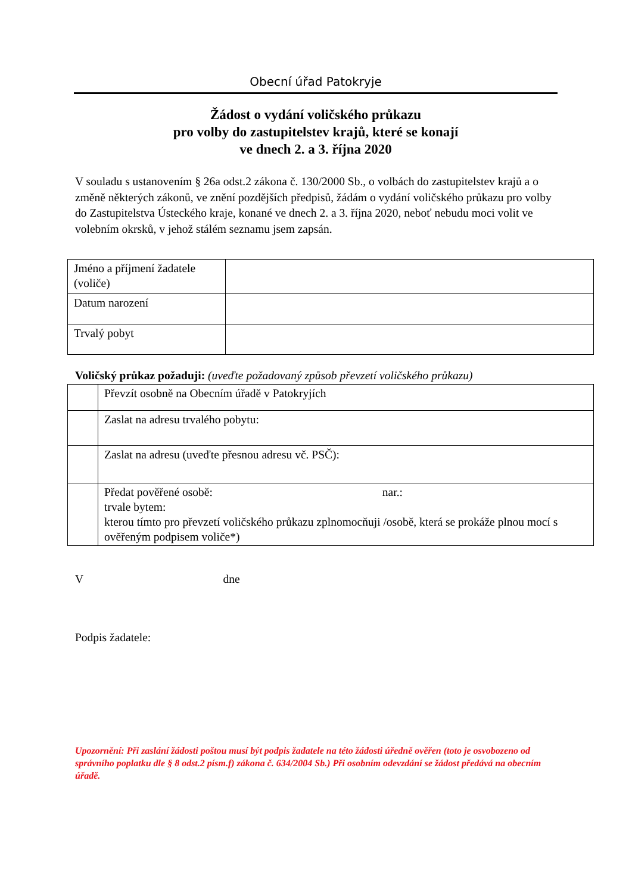Obecní úřad Patokryje
Žádost o vydání voličského průkazu
pro volby do zastupitelstev krajů, které se konají
ve dnech 2. a 3. října 2020
V souladu s ustanovením § 26a odst.2 zákona č. 130/2000 Sb., o volbách do zastupitelstev krajů a o změně některých zákonů, ve znění pozdějších předpisů, žádám o vydání voličského průkazu pro volby do Zastupitelstva Ústeckého kraje, konané ve dnech 2. a 3. října 2020, neboť nebudu moci volit ve volebním okrsků, v jehož stálém seznamu jsem zapsán.
| Jméno a příjmení žadatele (voliče) | |
| Datum narození | |
| Trvalý pobyt | |
Voličský průkaz požaduji: (uveďte požadovaný způsob převzetí voličského průkazu)
| | Převzít osobně na Obecním úřadě v Patokryjích |
| | Zaslat na adresu trvalého pobytu: |
| | Zaslat na adresu (uveďte přesnou adresu vč. PSČ): |
| | Předat pověřené osobě: nar.: trvale bytem: kterou tímto pro převzetí voličského průkazu zplnomocňuji /osobě, která se prokáže plnou mocí s ověřeným podpisem voliče*) |
V dne
Podpis žadatele:
Upozornění: Při zaslání žádosti poštou musí být podpis žadatele na této žádosti úředně ověřen (toto je osvobozeno od správního poplatku dle § 8 odst.2 písm.f) zákona č. 634/2004 Sb.) Při osobním odevzdání se žádost předává na obecním úřadě.